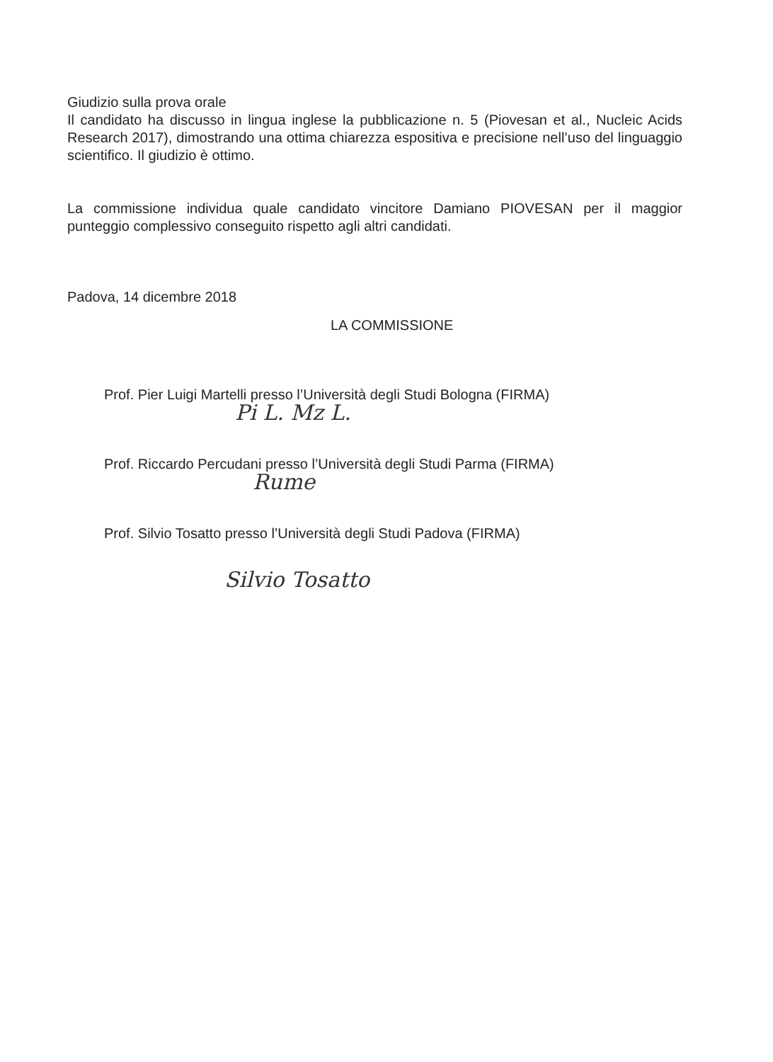Giudizio sulla prova orale
Il candidato ha discusso in lingua inglese la pubblicazione n. 5 (Piovesan et al., Nucleic Acids Research 2017), dimostrando una ottima chiarezza espositiva e precisione nell’uso del linguaggio scientifico. Il giudizio è ottimo.
La commissione individua quale candidato vincitore Damiano PIOVESAN per il maggior punteggio complessivo conseguito rispetto agli altri candidati.
Padova, 14 dicembre 2018
LA COMMISSIONE
Prof. Pier Luigi Martelli presso l’Università degli Studi Bologna (FIRMA)
Pi L. Mz L.
Prof. Riccardo Percudani presso l’Università degli Studi Parma (FIRMA)
Rume
Prof. Silvio Tosatto presso l’Università degli Studi Padova (FIRMA)
Silvio Tosatto